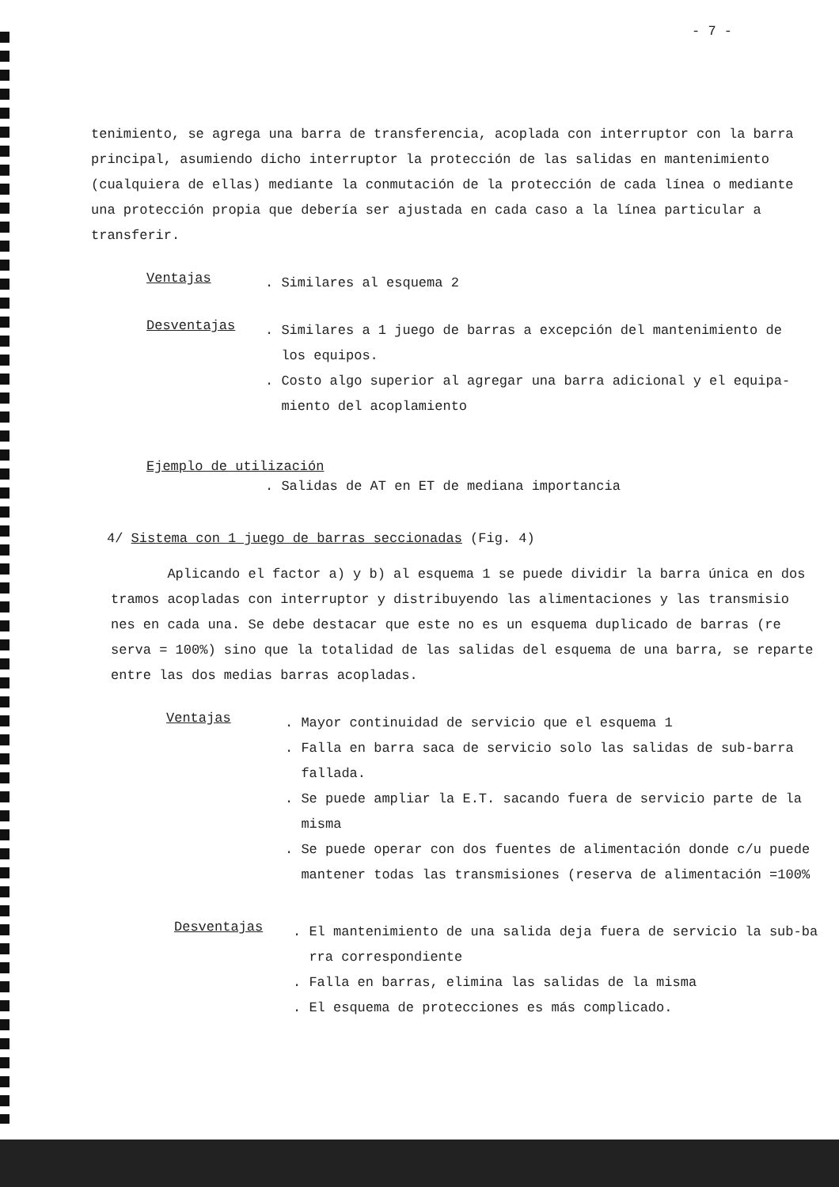- 7 -
tenimiento, se agrega una barra de transferencia, acoplada con interruptor con la barra principal, asumiendo dicho interruptor la protección de las salidas en mantenimiento (cualquiera de ellas) mediante la conmutación de la protección de cada línea o mediante una protección propia que debería ser ajustada en cada caso a la línea particular a transferir.
Ventajas
. Similares al esquema 2
Desventajas
. Similares a 1 juego de barras a excepción del mantenimiento de
los equipos.
. Costo algo superior al agregar una barra adicional y el equipa-
miento del acoplamiento
Ejemplo de utilización
. Salidas de AT en ET de mediana importancia
4/ Sistema con 1 juego de barras seccionadas (Fig. 4)
Aplicando el factor a) y b) al esquema 1 se puede dividir la barra única en dos tramos acopladas con interruptor y distribuyendo las alimentaciones y las transmisio nes en cada una. Se debe destacar que este no es un esquema duplicado de barras (re serva = 100%) sino que la totalidad de las salidas del esquema de una barra, se reparte entre las dos medias barras acopladas.
Ventajas
. Mayor continuidad de servicio que el esquema 1
. Falla en barra saca de servicio solo las salidas de sub-barra
fallada.
. Se puede ampliar la E.T. sacando fuera de servicio parte de la
misma
. Se puede operar con dos fuentes de alimentación donde c/u puede
mantener todas las transmisiones (reserva de alimentación =100%
Desventajas
. El mantenimiento de una salida deja fuera de servicio la sub-ba
rra correspondiente
. Falla en barras, elimina las salidas de la misma
. El esquema de protecciones es más complicado.